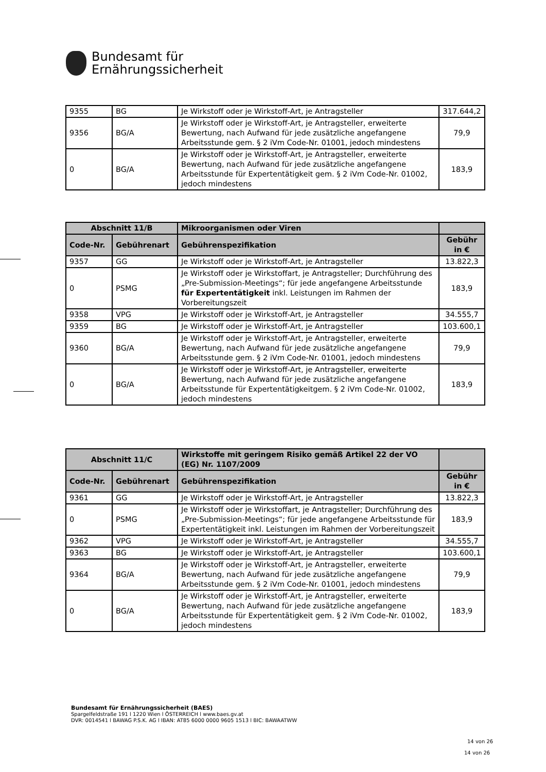Bundesamt für
Ernährungssicherheit
| 9355 | BG | Je Wirkstoff oder je Wirkstoff-Art, je Antragsteller | 317.644,2 |
| 9356 | BG/A | Je Wirkstoff oder je Wirkstoff-Art, je Antragsteller, erweiterte Bewertung, nach Aufwand für jede zusätzliche angefangene Arbeitsstunde gem. § 2 iVm Code-Nr. 01001, jedoch mindestens | 79,9 |
| 0 | BG/A | Je Wirkstoff oder je Wirkstoff-Art, je Antragsteller, erweiterte Bewertung, nach Aufwand für jede zusätzliche angefangene Arbeitsstunde für Expertentätigkeit gem. § 2 iVm Code-Nr. 01002, jedoch mindestens | 183,9 |
| Abschnitt 11/B | | Mikroorganismen oder Viren | |
| --- | --- | --- | --- |
| Code-Nr. | Gebührenart | Gebührenspezifikation | Gebühr in € |
| 9357 | GG | Je Wirkstoff oder je Wirkstoff-Art, je Antragsteller | 13.822,3 |
| 0 | PSMG | Je Wirkstoff oder je Wirkstoffart, je Antragsteller; Durchführung des „Pre-Submission-Meetings“; für jede angefangene Arbeitsstunde für Expertentätigkeit inkl. Leistungen im Rahmen der Vorbereitungszeit | 183,9 |
| 9358 | VPG | Je Wirkstoff oder je Wirkstoff-Art, je Antragsteller | 34.555,7 |
| 9359 | BG | Je Wirkstoff oder je Wirkstoff-Art, je Antragsteller | 103.600,1 |
| 9360 | BG/A | Je Wirkstoff oder je Wirkstoff-Art, je Antragsteller, erweiterte Bewertung, nach Aufwand für jede zusätzliche angefangene Arbeitsstunde gem. § 2 iVm Code-Nr. 01001, jedoch mindestens | 79,9 |
| 0 | BG/A | Je Wirkstoff oder je Wirkstoff-Art, je Antragsteller, erweiterte Bewertung, nach Aufwand für jede zusätzliche angefangene Arbeitsstunde für Expertentätigkeitgem. § 2 iVm Code-Nr. 01002, jedoch mindestens | 183,9 |
| Abschnitt 11/C | | Wirkstoffe mit geringem Risiko gemäß Artikel 22 der VO (EG) Nr. 1107/2009 | |
| --- | --- | --- | --- |
| Code-Nr. | Gebührenart | Gebührenspezifikation | Gebühr in € |
| 9361 | GG | Je Wirkstoff oder je Wirkstoff-Art, je Antragsteller | 13.822,3 |
| 0 | PSMG | Je Wirkstoff oder je Wirkstoffart, je Antragsteller; Durchführung des „Pre-Submission-Meetings“; für jede angefangene Arbeitsstunde für Expertentätigkeit inkl. Leistungen im Rahmen der Vorbereitungszeit | 183,9 |
| 9362 | VPG | Je Wirkstoff oder je Wirkstoff-Art, je Antragsteller | 34.555,7 |
| 9363 | BG | Je Wirkstoff oder je Wirkstoff-Art, je Antragsteller | 103.600,1 |
| 9364 | BG/A | Je Wirkstoff oder je Wirkstoff-Art, je Antragsteller, erweiterte Bewertung, nach Aufwand für jede zusätzliche angefangene Arbeitsstunde gem. § 2 iVm Code-Nr. 01001, jedoch mindestens | 79,9 |
| 0 | BG/A | Je Wirkstoff oder je Wirkstoff-Art, je Antragsteller, erweiterte Bewertung, nach Aufwand für jede zusätzliche angefangene Arbeitsstunde für Expertentätigkeit gem. § 2 iVm Code-Nr. 01002, jedoch mindestens | 183,9 |
Bundesamt für Ernährungssicherheit (BAES)
Spargelfeldstraße 191 l 1220 Wien l ÖSTERREICH l www.baes.gv.at
DVR: 0014541 l BAWAG P.S.K. AG l IBAN: AT85 6000 0000 9605 1513 l BIC: BAWAATWW
14 von 26
14 von 26